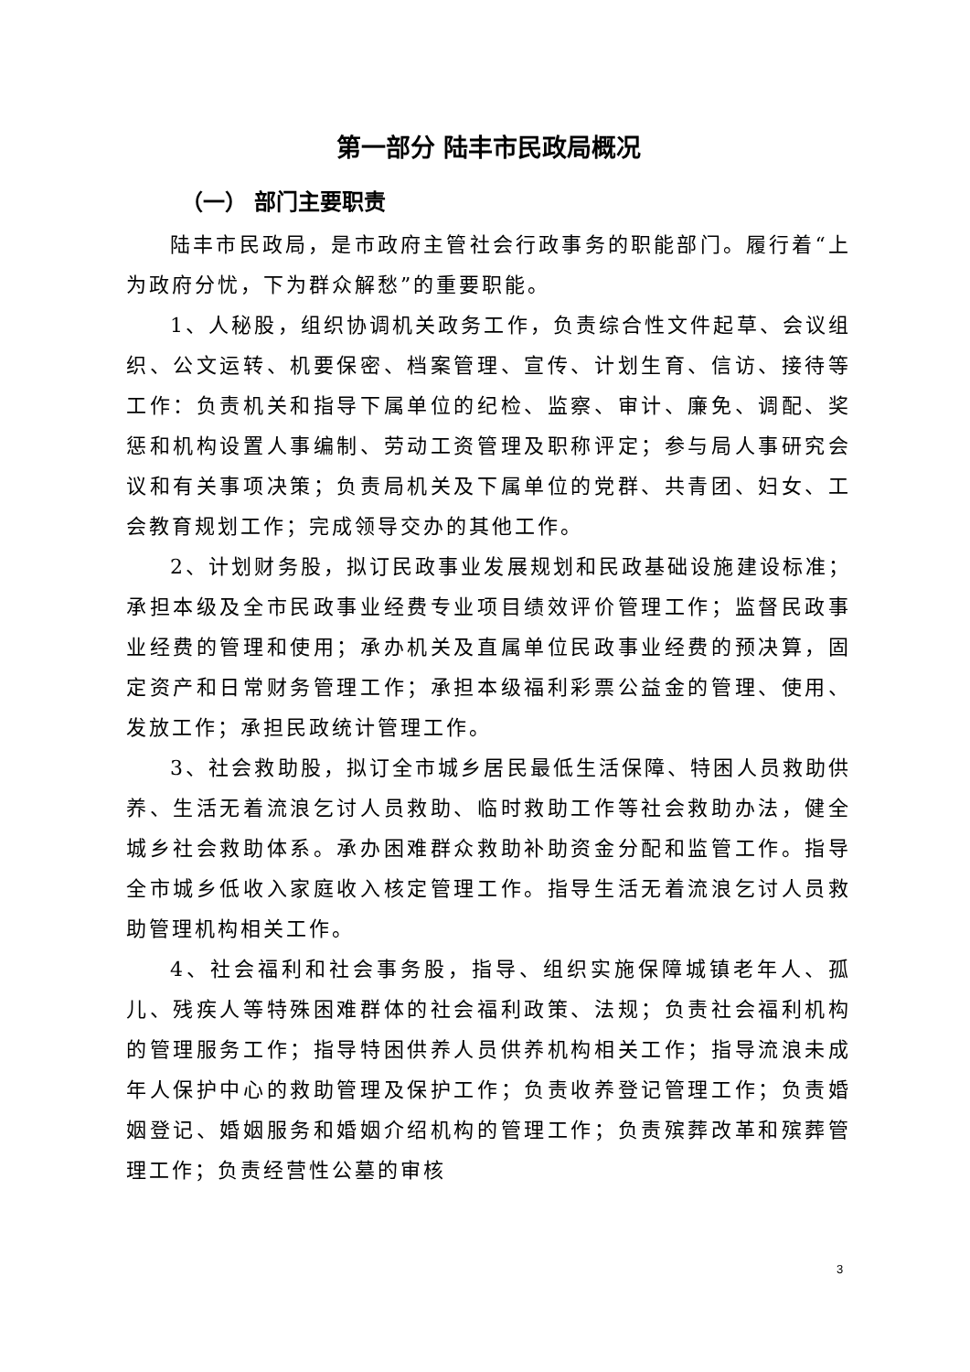第一部分 陆丰市民政局概况
（一） 部门主要职责
陆丰市民政局，是市政府主管社会行政事务的职能部门。履行着“上为政府分忧，下为群众解愁”的重要职能。
1、人秘股，组织协调机关政务工作，负责综合性文件起草、会议组织、公文运转、机要保密、档案管理、宣传、计划生育、信访、接待等工作：负责机关和指导下属单位的纪检、监察、审计、廉免、调配、奖惩和机构设置人事编制、劳动工资管理及职称评定；参与局人事研究会议和有关事项决策；负责局机关及下属单位的党群、共青团、妇女、工会教育规划工作；完成领导交办的其他工作。
2、计划财务股，拟订民政事业发展规划和民政基础设施建设标准；承担本级及全市民政事业经费专业项目绩效评价管理工作；监督民政事业经费的管理和使用；承办机关及直属单位民政事业经费的预决算，固定资产和日常财务管理工作；承担本级福利彩票公益金的管理、使用、发放工作；承担民政统计管理工作。
3、社会救助股，拟订全市城乡居民最低生活保障、特困人员救助供养、生活无着流浪乞讨人员救助、临时救助工作等社会救助办法，健全城乡社会救助体系。承办困难群众救助补助资金分配和监管工作。指导全市城乡低收入家庭收入核定管理工作。指导生活无着流浪乞讨人员救助管理机构相关工作。
4、社会福利和社会事务股，指导、组织实施保障城镇老年人、孤儿、残疾人等特殊困难群体的社会福利政策、法规；负责社会福利机构的管理服务工作；指导特困供养人员供养机构相关工作；指导流浪未成年人保护中心的救助管理及保护工作；负责收养登记管理工作；负责婚姻登记、婚姻服务和婚姻介绍机构的管理工作；负责殡葬改革和殡葬管理工作；负责经营性公墓的审核
3